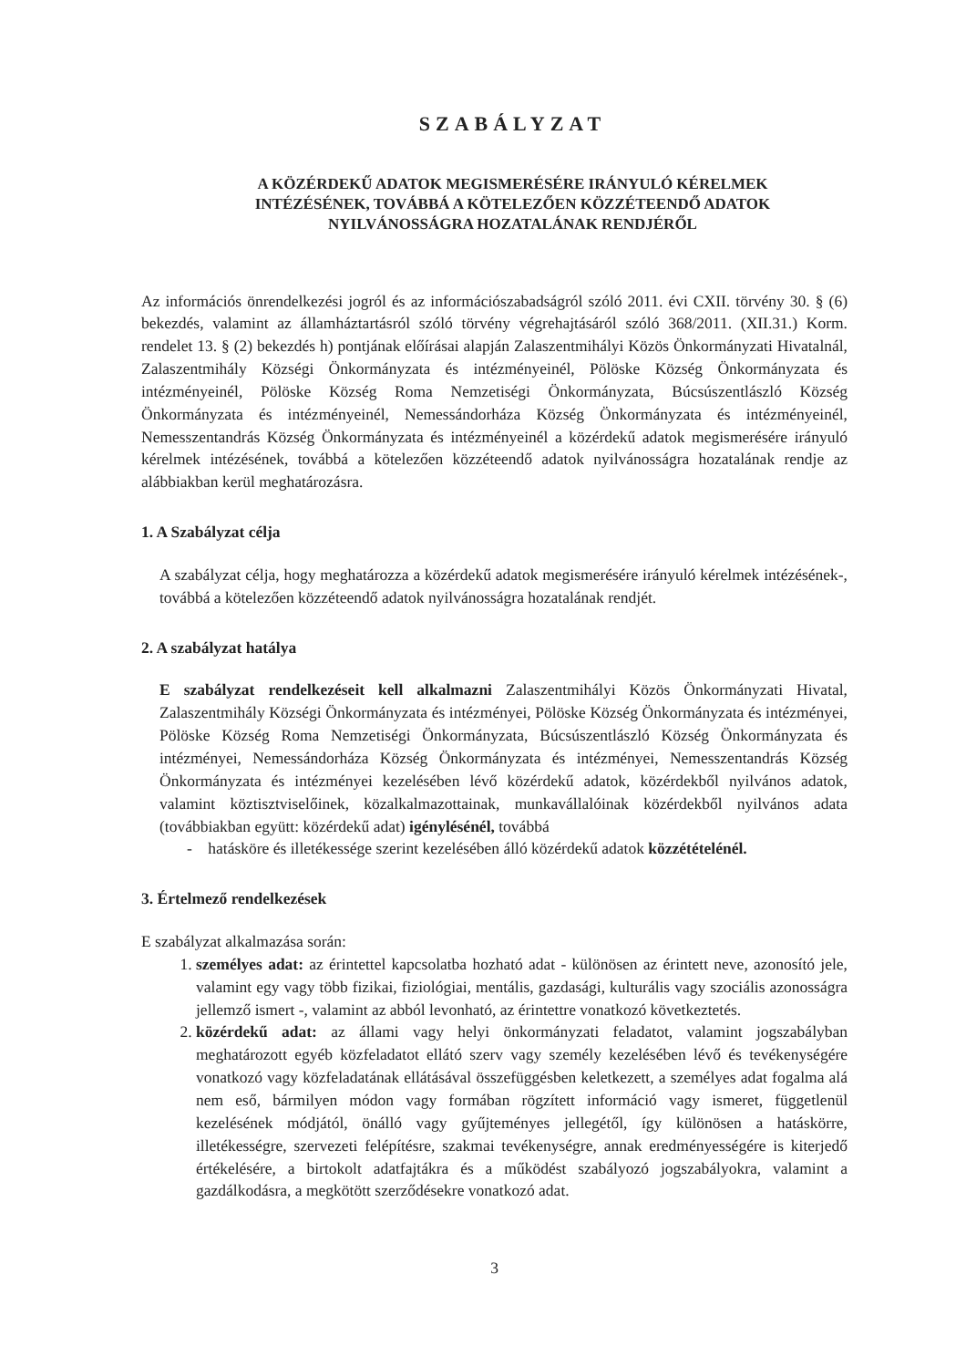SZABÁLYZAT
A KÖZÉRDEKŰ ADATOK MEGISMERÉSÉRE IRÁNYULÓ KÉRELMEK
INTÉZÉSÉNEK, TOVÁBBÁ A KÖTELEZŐEN KÖZZÉTEENDŐ ADATOK
NYILVÁNOSSÁGRA HOZATALÁNAK RENDJÉRŐL
Az információs önrendelkezési jogról és az információszabadságról szóló 2011. évi CXII. törvény 30. § (6) bekezdés, valamint az államháztartásról szóló törvény végrehajtásáról szóló 368/2011. (XII.31.) Korm. rendelet 13. § (2) bekezdés h) pontjának előírásai alapján Zalaszentmihályi Közös Önkormányzati Hivatalnál, Zalaszentmihály Községi Önkormányzata és intézményeinél, Pölöske Község Önkormányzata és intézményeinél, Pölöske Község Roma Nemzetiségi Önkormányzata, Búcsúszentlászló Község Önkormányzata és intézményeinél, Nemessándorháza Község Önkormányzata és intézményeinél, Nemesszentandrás Község Önkormányzata és intézményeinél a közérdekű adatok megismerésére irányuló kérelmek intézésének, továbbá a kötelezően közzéteendő adatok nyilvánosságra hozatalának rendje az alábbiakban kerül meghatározásra.
1. A Szabályzat célja
A szabályzat célja, hogy meghatározza a közérdekű adatok megismerésére irányuló kérelmek intézésének-, továbbá a kötelezően közzéteendő adatok nyilvánosságra hozatalának rendjét.
2. A szabályzat hatálya
E szabályzat rendelkezéseit kell alkalmazni Zalaszentmihályi Közös Önkormányzati Hivatal, Zalaszentmihály Községi Önkormányzata és intézményei, Pölöske Község Önkormányzata és intézményei, Pölöske Község Roma Nemzetiségi Önkormányzata, Búcsúszentlászló Község Önkormányzata és intézményei, Nemessándorháza Község Önkormányzata és intézményei, Nemesszentandrás Község Önkormányzata és intézményei kezelésében lévő közérdekű adatok, közérdekből nyilvános adatok, valamint köztisztviselőinek, közalkalmazottainak, munkavállalóinak közérdekből nyilvános adata (továbbiakban együtt: közérdekű adat) igénylésénél, továbbá
- hatásköre és illetékessége szerint kezelésében álló közérdekű adatok közzétételénél.
3. Értelmező rendelkezések
E szabályzat alkalmazása során:
1. személyes adat: az érintettel kapcsolatba hozható adat - különösen az érintett neve, azonosító jele, valamint egy vagy több fizikai, fiziológiai, mentális, gazdasági, kulturális vagy szociális azonosságra jellemző ismert -, valamint az abból levonható, az érintettre vonatkozó következtetés.
2. közérdekű adat: az állami vagy helyi önkormányzati feladatot, valamint jogszabályban meghatározott egyéb közfeladatot ellátó szerv vagy személy kezelésében lévő és tevékenységére vonatkozó vagy közfeladatának ellátásával összefüggésben keletkezett, a személyes adat fogalma alá nem eső, bármilyen módon vagy formában rögzített információ vagy ismeret, függetlenül kezelésének módjától, önálló vagy gyűjteményes jellegétől, így különösen a hatáskörre, illetékességre, szervezeti felépítésre, szakmai tevékenységre, annak eredményességére is kiterjedő értékelésére, a birtokolt adatfajtákra és a működést szabályozó jogszabályokra, valamint a gazdálkodásra, a megkötött szerződésekre vonatkozó adat.
3